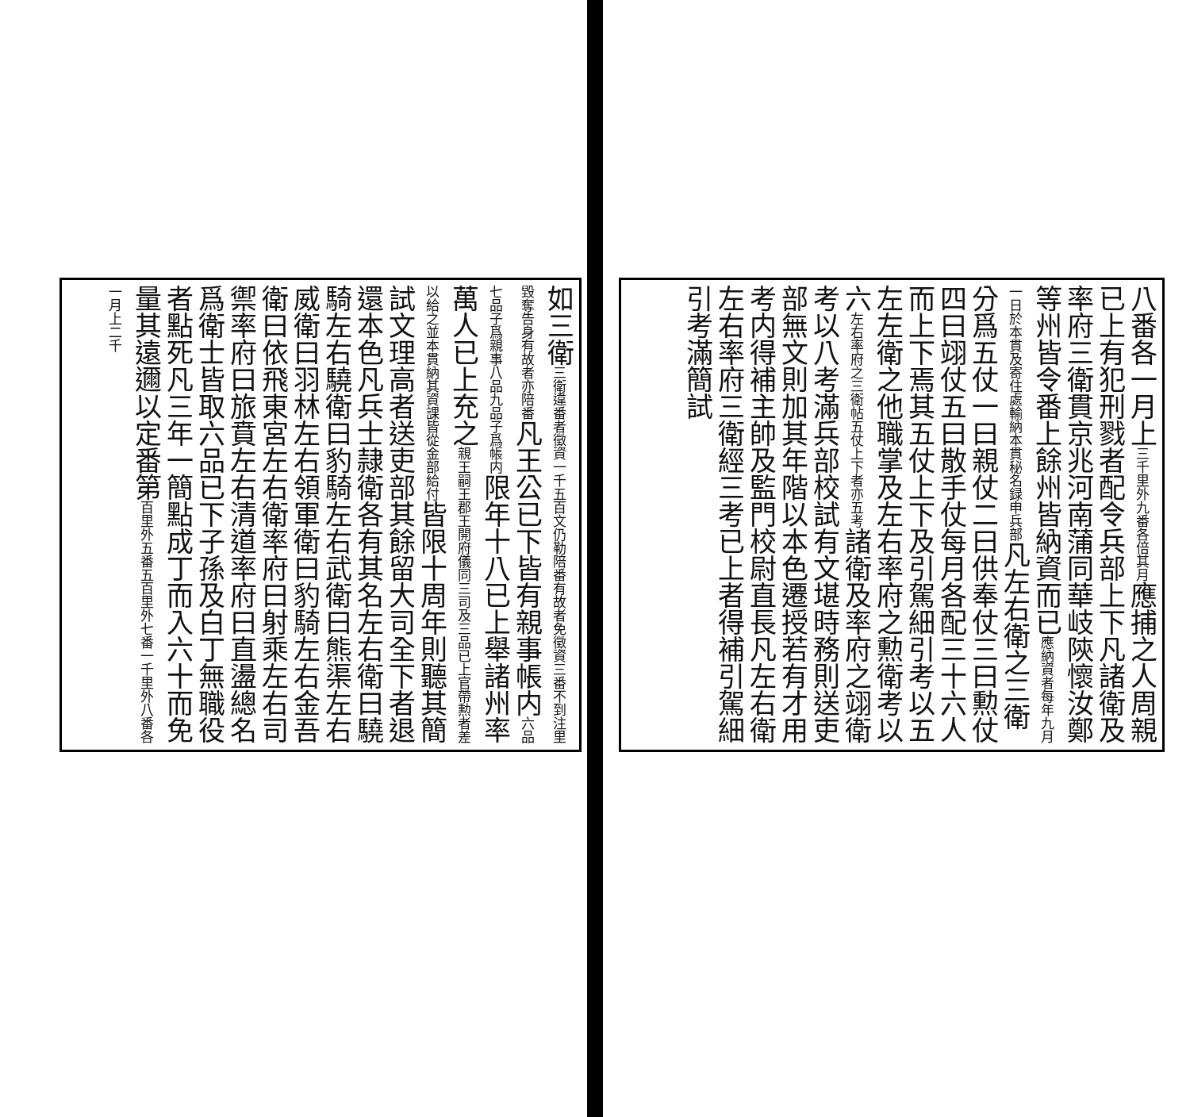八番各一月上三千里外九番各倍其月應捕之人周親已上有犯刑戮者配令兵部上下凡諸衛及率府三衛貫京兆河南蒲同華岐陝懷汝鄭等州皆令番上餘州皆納資而已應納資者每年九月一日於本貫及寄住處輸納本貫秘名録申兵部凡左右衛之三衛分爲五仗一曰親仗二曰供奉仗三曰勲仗四曰翊仗五曰散手仗每月各配三十六人而上下焉其五仗上下及引駕細引考以五左左衛之他職掌及左右率府之勲衛考以六左右率府之三衛帖五仗上下者亦五考諸衛及率府之翊衛考以八考滿兵部校試有文堪時務則送吏部無文則加其年階以本色遷授若有才用考内得補主帥及監門校尉直長凡左右衛左右率府三衛經三考已上者得補引駕細引考滿簡試
如三衛三衛違番者徵資一千五百文仍勒陪番有故者免徵資三番不到注里毀奪告身有故者亦陪番凡王公已下皆有親事帳内六品七品子爲親事八品九品子爲帳内限年十八已上舉諸州率萬人已上充之親王嗣王郡王開府儀同三司及三品已上官帶勲者差以給之並本貫納其資課皆從金部給付皆限十周年則聽其簡試文理高者送吏部其餘留大司全下者退還本色凡兵士隷衛各有其名左右衛曰驍騎左右驍衛曰豹騎左右武衛曰熊渠左右威衛曰羽林左右領軍衛曰豹騎左右金吾衛曰依飛東宮左右衛率府曰射乘左右司禦率府曰旅賁左右清道率府曰直盪總名爲衛士皆取六品已下子孫及白丁無職役者點死凡三年一簡點成丁而入六十而免量其遠邇以定番第百里外五番五百里外七番一千里外八番各一月上二千